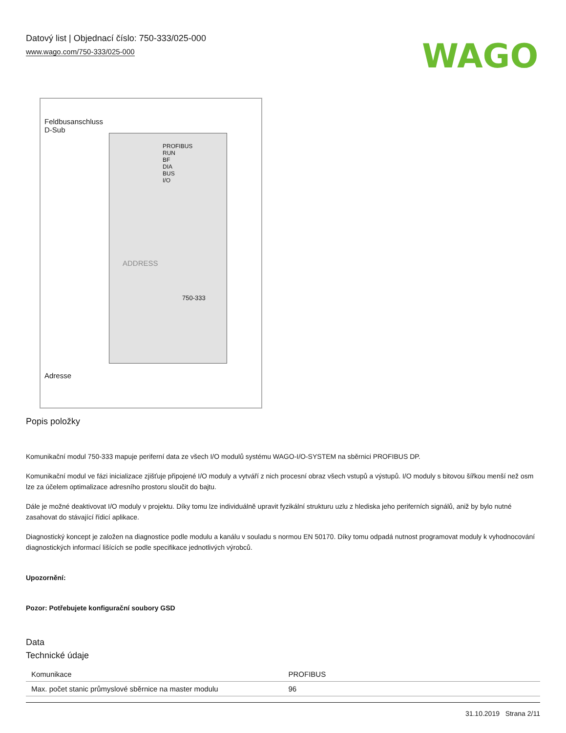Datový list | Objednací číslo: 750-333/025-000
www.wago.com/750-333/025-000
WAGO
Feldbusanschluss
D-Sub
PROFIBUS
RUN
BF
DIA
BUS
I/O
ADDRESS
750-333
Adresse
Popis položky
Komunikační modul 750-333 mapuje periferní data ze všech I/O modulů systému WAGO-I/O-SYSTEM na sběrnici PROFIBUS DP.
Komunikační modul ve fázi inicializace zjišťuje připojené I/O moduly a vytváří z nich procesní obraz všech vstupů a výstupů. I/O moduly s bitovou šířkou menší než osm lze za účelem optimalizace adresního prostoru sloučit do bajtu.
Dále je možné deaktivovat I/O moduly v projektu. Díky tomu lze individuálně upravit fyzikální strukturu uzlu z hlediska jeho periferních signálů, aniž by bylo nutné zasahovat do stávající řídicí aplikace.
Diagnostický koncept je založen na diagnostice podle modulu a kanálu v souladu s normou EN 50170. Díky tomu odpadá nutnost programovat moduly k vyhodnocování diagnostických informací lišících se podle specifikace jednotlivých výrobců.
Upozornění:
Pozor: Potřebujete konfigurační soubory GSD
Data
Technické údaje
| Komunikace | PROFIBUS |
| Max. počet stanic průmyslové sběrnice na master modulu | 96 |
31.10.2019 Strana 2/11